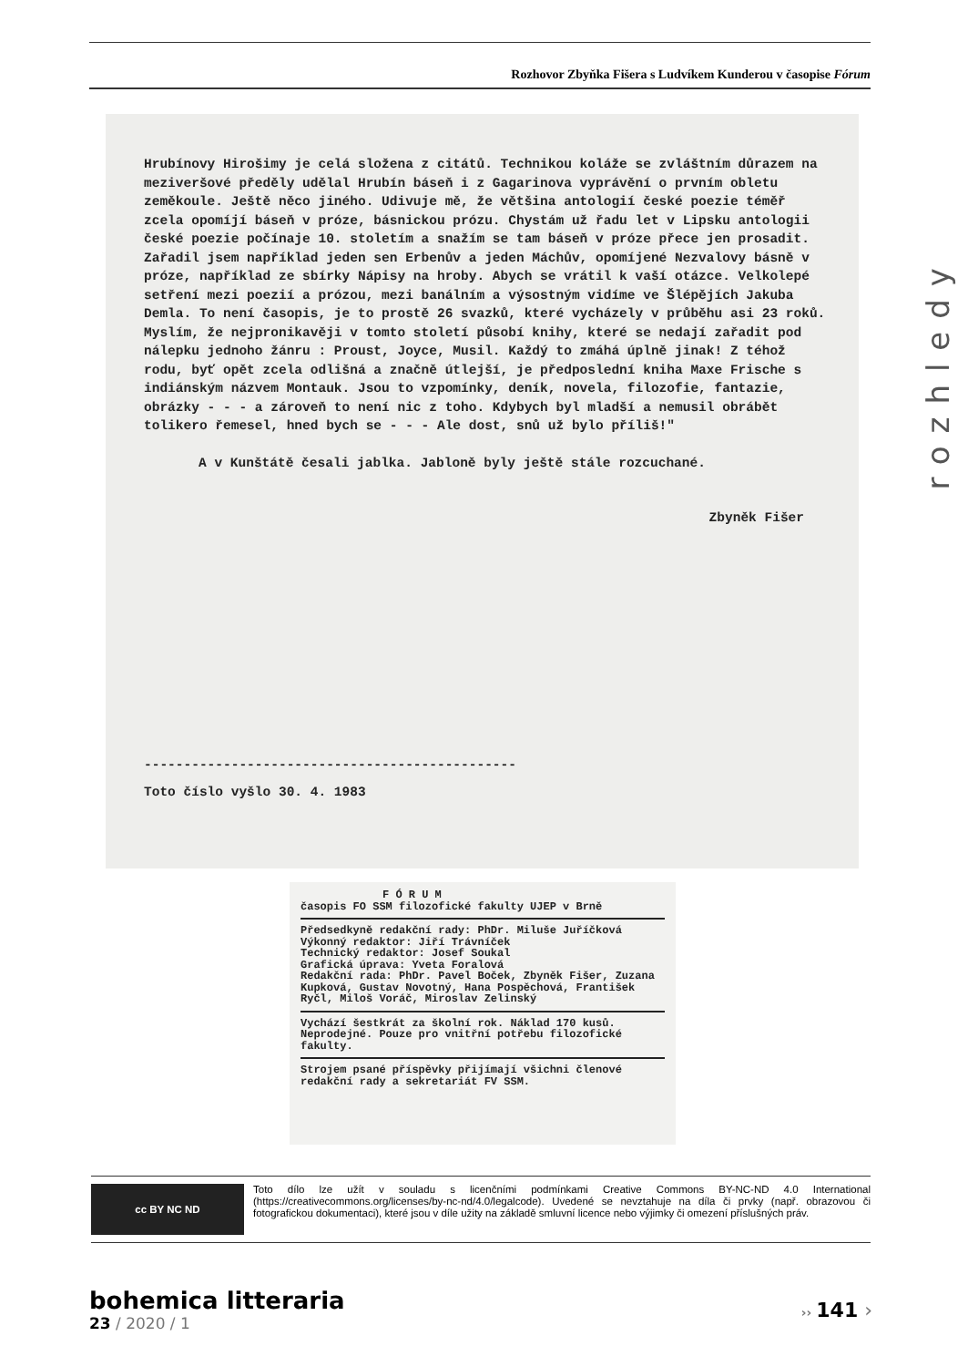Rozhovor Zbyňka Fišera s Ludvíkem Kunderou v časopise Fórum
Hrubínovy Hirošimy je celá složena z citátů. Technikou koláže se zvláštním důrazem na meziveršové předěly udělal Hrubín báseň i z Gagarinova vyprávění o prvním obletu zeměkoule. Ještě něco jiného. Udivuje mě, že většina antologií české poezie téměř zcela opomíjí báseň v próze, básnickou prózu. Chystám už řadu let v Lipsku antologii české poezie počínaje 10. stoletím a snažím se tam báseň v próze přece jen prosadit. Zařadil jsem například jeden sen Erbenův a jeden Máchův, opomíjené Nezvalovy básně v próze, například ze sbírky Nápisy na hroby. Abych se vrátil k vaší otázce. Velkolepé setření mezi poezií a prózou, mezi banálním a výsostným vidíme ve Šlépějích Jakuba Demla. To není časopis, je to prostě 26 svazků, které vycházely v průběhu asi 23 roků. Myslím, že nejpronikavěji v tomto století působí knihy, které se nedají zařadit pod nálepku jednoho žánru : Proust, Joyce, Musil. Každý to zmáhá úplně jinak! Z téhož rodu, byť opět zcela odlišná a značně útlejší, je předposlední kniha Maxe Frische s indiánským názvem Montauk. Jsou to vzpomínky, deník, novela, filozofie, fantazie, obrázky - - - a zároveň to není nic z toho. Kdybych byl mladší a nemusil obrábět tolikero řemesel, hned bych se - - - Ale dost, snů už bylo příliš!"
A v Kunštátě česali jablka. Jabloně byly ještě stále rozcuchané.
Zbyněk Fišer
-----------------------------------------------
Toto číslo vyšlo 30. 4. 1983
rozhledy
F Ó R U M
časopis FO SSM filozofické fakulty UJEP v Brně
Předsedkyně redakční rady: PhDr. Miluše Juříčková
Výkonný redaktor: Jiří Trávníček
Technický redaktor: Josef Soukal
Grafická úprava: Yveta Foralová
Redakční rada: PhDr. Pavel Boček, Zbyněk Fišer, Zuzana Kupková, Gustav Novotný, Hana Pospěchová, František Ryčl, Miloš Voráč, Miroslav Zelinský
Vychází šestkrát za školní rok. Náklad 170 kusů. Neprodejné. Pouze pro vnitřní potřebu filozofické fakulty.
Strojem psané příspěvky přijímají všichni členové redakční rady a sekretariát FV SSM.
cc BY NC ND
Toto dílo lze užít v souladu s licenčními podmínkami Creative Commons BY-NC-ND 4.0 International (https://creativecommons.org/licenses/by-nc-nd/4.0/legalcode). Uvedené se nevztahuje na díla či prvky (např. obrazovou či fotografickou dokumentaci), které jsou v díle užity na základě smluvní licence nebo výjimky či omezení příslušných práv.
bohemica litteraria
23 / 2020 / 1
›› 141 ›